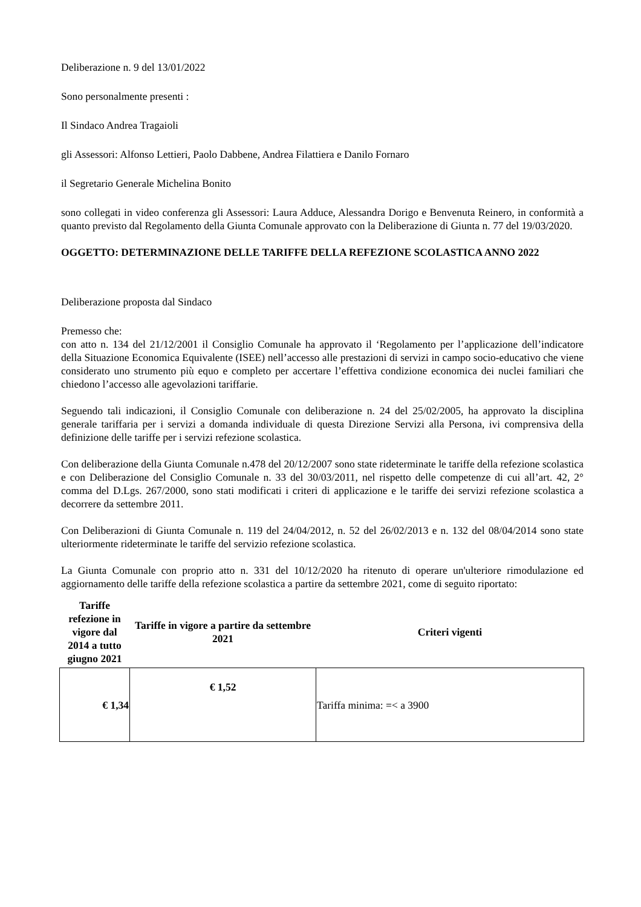Deliberazione n. 9 del 13/01/2022
Sono personalmente presenti :
Il Sindaco Andrea Tragaioli
gli Assessori: Alfonso Lettieri, Paolo Dabbene, Andrea Filattiera e Danilo Fornaro
il Segretario Generale Michelina Bonito
sono collegati in video conferenza gli Assessori: Laura Adduce, Alessandra Dorigo e Benvenuta Reinero, in conformità a quanto previsto dal Regolamento della Giunta Comunale approvato con la Deliberazione di Giunta n. 77 del 19/03/2020.
OGGETTO: DETERMINAZIONE DELLE TARIFFE DELLA REFEZIONE SCOLASTICA ANNO 2022
Deliberazione proposta dal Sindaco
Premesso che:
con atto n. 134 del 21/12/2001 il Consiglio Comunale ha approvato il ‘Regolamento per l’applicazione dell’indicatore della Situazione Economica Equivalente (ISEE) nell’accesso alle prestazioni di servizi in campo socio-educativo che viene considerato uno strumento più equo e completo per accertare l’effettiva condizione economica dei nuclei familiari che chiedono l’accesso alle agevolazioni tariffarie.
Seguendo tali indicazioni, il Consiglio Comunale con deliberazione n. 24 del 25/02/2005, ha approvato la disciplina generale tariffaria per i servizi a domanda individuale di questa Direzione Servizi alla Persona, ivi comprensiva della definizione delle tariffe per i servizi refezione scolastica.
Con deliberazione della Giunta Comunale n.478 del 20/12/2007 sono state rideterminate le tariffe della refezione scolastica e con Deliberazione del Consiglio Comunale n. 33 del 30/03/2011, nel rispetto delle competenze di cui all’art. 42, 2° comma del D.Lgs. 267/2000, sono stati modificati i criteri di applicazione e le tariffe dei servizi refezione scolastica a decorrere da settembre 2011.
Con Deliberazioni di Giunta Comunale n. 119 del 24/04/2012, n. 52 del 26/02/2013 e n. 132 del 08/04/2014 sono state ulteriormente rideterminate le tariffe del servizio refezione scolastica.
La Giunta Comunale con proprio atto n. 331 del 10/12/2020 ha ritenuto di operare un'ulteriore rimodulazione ed aggiornamento delle tariffe della refezione scolastica a partire da settembre 2021, come di seguito riportato:
| Tariffe refezione in vigore dal 2014 a tutto giugno 2021 | Tariffe in vigore a partire da settembre 2021 | Criteri vigenti |
| --- | --- | --- |
| € 1,34 | € 1,52 | Tariffa minima: =< a 3900 |